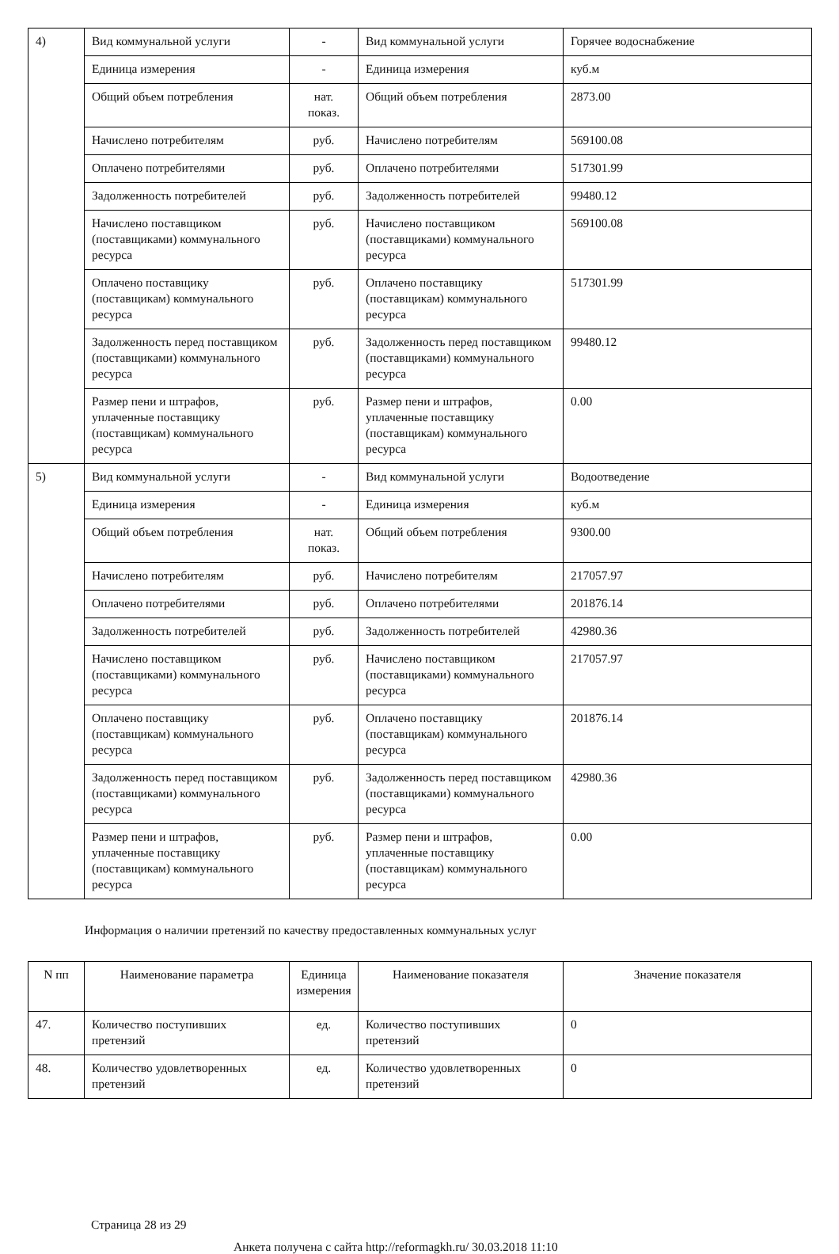| 4) | Вид коммунальной услуги | - | Вид коммунальной услуги | Горячее водоснабжение |
| | Единица измерения | - | Единица измерения | куб.м |
| | Общий объем потребления | нат. показ. | Общий объем потребления | 2873.00 |
| | Начислено потребителям | руб. | Начислено потребителям | 569100.08 |
| | Оплачено потребителями | руб. | Оплачено потребителями | 517301.99 |
| | Задолженность потребителей | руб. | Задолженность потребителей | 99480.12 |
| | Начислено поставщиком (поставщиками) коммунального ресурса | руб. | Начислено поставщиком (поставщиками) коммунального ресурса | 569100.08 |
| | Оплачено поставщику (поставщикам) коммунального ресурса | руб. | Оплачено поставщику (поставщикам) коммунального ресурса | 517301.99 |
| | Задолженность перед поставщиком (поставщиками) коммунального ресурса | руб. | Задолженность перед поставщиком (поставщиками) коммунального ресурса | 99480.12 |
| | Размер пени и штрафов, уплаченные поставщику (поставщикам) коммунального ресурса | руб. | Размер пени и штрафов, уплаченные поставщику (поставщикам) коммунального ресурса | 0.00 |
| 5) | Вид коммунальной услуги | - | Вид коммунальной услуги | Водоотведение |
| | Единица измерения | - | Единица измерения | куб.м |
| | Общий объем потребления | нат. показ. | Общий объем потребления | 9300.00 |
| | Начислено потребителям | руб. | Начислено потребителям | 217057.97 |
| | Оплачено потребителями | руб. | Оплачено потребителями | 201876.14 |
| | Задолженность потребителей | руб. | Задолженность потребителей | 42980.36 |
| | Начислено поставщиком (поставщиками) коммунального ресурса | руб. | Начислено поставщиком (поставщиками) коммунального ресурса | 217057.97 |
| | Оплачено поставщику (поставщикам) коммунального ресурса | руб. | Оплачено поставщику (поставщикам) коммунального ресурса | 201876.14 |
| | Задолженность перед поставщиком (поставщиками) коммунального ресурса | руб. | Задолженность перед поставщиком (поставщиками) коммунального ресурса | 42980.36 |
| | Размер пени и штрафов, уплаченные поставщику (поставщикам) коммунального ресурса | руб. | Размер пени и штрафов, уплаченные поставщику (поставщикам) коммунального ресурса | 0.00 |
Информация о наличии претензий по качеству предоставленных коммунальных услуг
| N пп | Наименование параметра | Единица измерения | Наименование показателя | Значение показателя |
| --- | --- | --- | --- | --- |
| 47. | Количество поступивших претензий | ед. | Количество поступивших претензий | 0 |
| 48. | Количество удовлетворенных претензий | ед. | Количество удовлетворенных претензий | 0 |
Страница 28 из 29
Анкета получена с сайта http://reformagkh.ru/ 30.03.2018 11:10